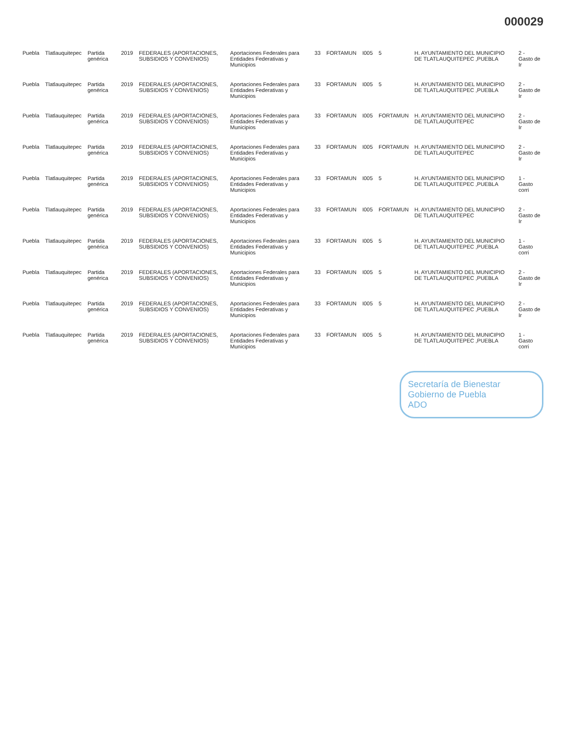000029
| Puebla | Tlatlauquitepec | Partida genérica | 2019 | FEDERALES (APORTACIONES, SUBSIDIOS Y CONVENIOS) | Aportaciones Federales para Entidades Federativas y Municipios | 33 | FORTAMUN | I005 | 5 | H. AYUNTAMIENTO DEL MUNICIPIO DE TLATLAUQUITEPEC ,PUEBLA | 2 - Gasto de Ir |
| Puebla | Tlatlauquitepec | Partida genérica | 2019 | FEDERALES (APORTACIONES, SUBSIDIOS Y CONVENIOS) | Aportaciones Federales para Entidades Federativas y Municipios | 33 | FORTAMUN | I005 | 5 | H. AYUNTAMIENTO DEL MUNICIPIO DE TLATLAUQUITEPEC ,PUEBLA | 2 - Gasto de Ir |
| Puebla | Tlatlauquitepec | Partida genérica | 2019 | FEDERALES (APORTACIONES, SUBSIDIOS Y CONVENIOS) | Aportaciones Federales para Entidades Federativas y Municipios | 33 | FORTAMUN | I005 | FORTAMUN | H. AYUNTAMIENTO DEL MUNICIPIO DE TLATLAUQUITEPEC | 2 - Gasto de Ir |
| Puebla | Tlatlauquitepec | Partida genérica | 2019 | FEDERALES (APORTACIONES, SUBSIDIOS Y CONVENIOS) | Aportaciones Federales para Entidades Federativas y Municipios | 33 | FORTAMUN | I005 | FORTAMUN | H. AYUNTAMIENTO DEL MUNICIPIO DE TLATLAUQUITEPEC | 2 - Gasto de Ir |
| Puebla | Tlatlauquitepec | Partida genérica | 2019 | FEDERALES (APORTACIONES, SUBSIDIOS Y CONVENIOS) | Aportaciones Federales para Entidades Federativas y Municipios | 33 | FORTAMUN | I005 | 5 | H. AYUNTAMIENTO DEL MUNICIPIO DE TLATLAUQUITEPEC ,PUEBLA | 1 - Gasto corri |
| Puebla | Tlatlauquitepec | Partida genérica | 2019 | FEDERALES (APORTACIONES, SUBSIDIOS Y CONVENIOS) | Aportaciones Federales para Entidades Federativas y Municipios | 33 | FORTAMUN | I005 | FORTAMUN | H. AYUNTAMIENTO DEL MUNICIPIO DE TLATLAUQUITEPEC | 2 - Gasto de Ir |
| Puebla | Tlatlauquitepec | Partida genérica | 2019 | FEDERALES (APORTACIONES, SUBSIDIOS Y CONVENIOS) | Aportaciones Federales para Entidades Federativas y Municipios | 33 | FORTAMUN | I005 | 5 | H. AYUNTAMIENTO DEL MUNICIPIO DE TLATLAUQUITEPEC ,PUEBLA | 1 - Gasto corri |
| Puebla | Tlatlauquitepec | Partida genérica | 2019 | FEDERALES (APORTACIONES, SUBSIDIOS Y CONVENIOS) | Aportaciones Federales para Entidades Federativas y Municipios | 33 | FORTAMUN | I005 | 5 | H. AYUNTAMIENTO DEL MUNICIPIO DE TLATLAUQUITEPEC ,PUEBLA | 2 - Gasto de Ir |
| Puebla | Tlatlauquitepec | Partida genérica | 2019 | FEDERALES (APORTACIONES, SUBSIDIOS Y CONVENIOS) | Aportaciones Federales para Entidades Federativas y Municipios | 33 | FORTAMUN | I005 | 5 | H. AYUNTAMIENTO DEL MUNICIPIO DE TLATLAUQUITEPEC ,PUEBLA | 2 - Gasto de Ir |
| Puebla | Tlatlauquitepec | Partida genérica | 2019 | FEDERALES (APORTACIONES, SUBSIDIOS Y CONVENIOS) | Aportaciones Federales para Entidades Federativas y Municipios | 33 | FORTAMUN | I005 | 5 | H. AYUNTAMIENTO DEL MUNICIPIO DE TLATLAUQUITEPEC ,PUEBLA | 1 - Gasto corri |
Secretaría de Bienestar
Gobierno de Puebla
ADO